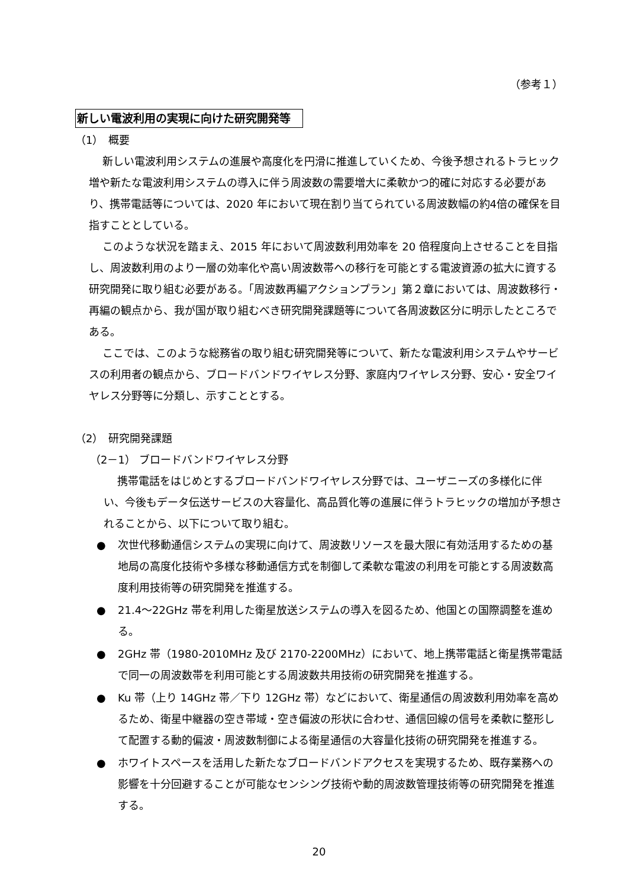（参考１）
新しい電波利用の実現に向けた研究開発等
（1）　概要
新しい電波利用システムの進展や高度化を円滑に推進していくため、今後予想されるトラヒック増や新たな電波利用システムの導入に伴う周波数の需要増大に柔軟かつ的確に対応する必要があり、携帯電話等については、2020 年において現在割り当てられている周波数幅の約4倍の確保を目指すこととしている。
このような状況を踏まえ、2015 年において周波数利用効率を 20 倍程度向上させることを目指し、周波数利用のより一層の効率化や高い周波数帯への移行を可能とする電波資源の拡大に資する研究開発に取り組む必要がある。「周波数再編アクションプラン」第２章においては、周波数移行・再編の観点から、我が国が取り組むべき研究開発課題等について各周波数区分に明示したところである。
ここでは、このような総務省の取り組む研究開発等について、新たな電波利用システムやサービスの利用者の観点から、ブロードバンドワイヤレス分野、家庭内ワイヤレス分野、安心・安全ワイヤレス分野等に分類し、示すこととする。
（2）　研究開発課題
（2－1） ブロードバンドワイヤレス分野
携帯電話をはじめとするブロードバンドワイヤレス分野では、ユーザニーズの多様化に伴い、今後もデータ伝送サービスの大容量化、高品質化等の進展に伴うトラヒックの増加が予想されることから、以下について取り組む。
● 次世代移動通信システムの実現に向けて、周波数リソースを最大限に有効活用するための基地局の高度化技術や多様な移動通信方式を制御して柔軟な電波の利用を可能とする周波数高度利用技術等の研究開発を推進する。
● 21.4～22GHz 帯を利用した衛星放送システムの導入を図るため、他国との国際調整を進める。
● 2GHz 帯（1980-2010MHz 及び 2170-2200MHz）において、地上携帯電話と衛星携帯電話で同一の周波数帯を利用可能とする周波数共用技術の研究開発を推進する。
● Ku 帯（上り 14GHz 帯／下り 12GHz 帯）などにおいて、衛星通信の周波数利用効率を高めるため、衛星中継器の空き帯域・空き偏波の形状に合わせ、通信回線の信号を柔軟に整形して配置する動的偏波・周波数制御による衛星通信の大容量化技術の研究開発を推進する。
● ホワイトスペースを活用した新たなブロードバンドアクセスを実現するため、既存業務への影響を十分回避することが可能なセンシング技術や動的周波数管理技術等の研究開発を推進する。
20